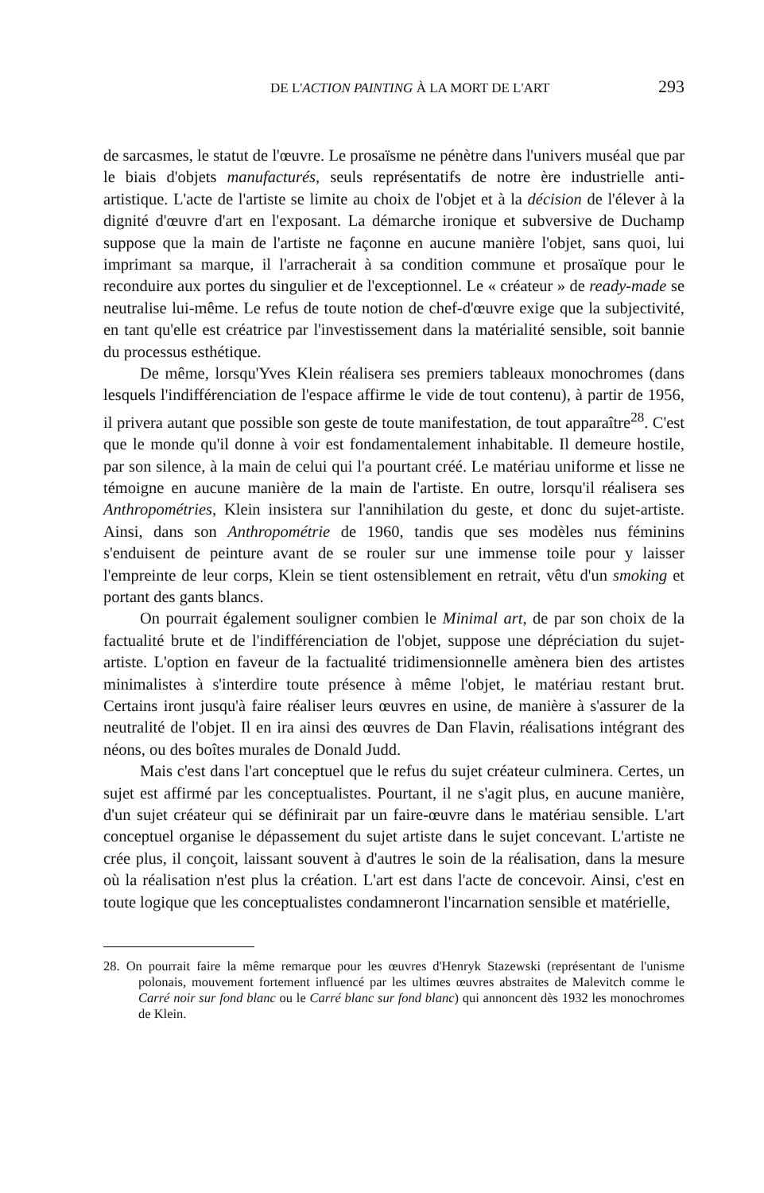DE L'ACTION PAINTING À LA MORT DE L'ART 293
de sarcasmes, le statut de l'œuvre. Le prosaïsme ne pénètre dans l'univers muséal que par le biais d'objets manufacturés, seuls représentatifs de notre ère industrielle anti-artistique. L'acte de l'artiste se limite au choix de l'objet et à la décision de l'élever à la dignité d'œuvre d'art en l'exposant. La démarche ironique et subversive de Duchamp suppose que la main de l'artiste ne façonne en aucune manière l'objet, sans quoi, lui imprimant sa marque, il l'arracherait à sa condition commune et prosaïque pour le reconduire aux portes du singulier et de l'exceptionnel. Le « créateur » de ready-made se neutralise lui-même. Le refus de toute notion de chef-d'œuvre exige que la subjectivité, en tant qu'elle est créatrice par l'investissement dans la matérialité sensible, soit bannie du processus esthétique.
De même, lorsqu'Yves Klein réalisera ses premiers tableaux monochromes (dans lesquels l'indifférenciation de l'espace affirme le vide de tout contenu), à partir de 1956, il privera autant que possible son geste de toute manifestation, de tout apparaître<sup>28</sup>. C'est que le monde qu'il donne à voir est fondamentalement inhabitable. Il demeure hostile, par son silence, à la main de celui qui l'a pourtant créé. Le matériau uniforme et lisse ne témoigne en aucune manière de la main de l'artiste. En outre, lorsqu'il réalisera ses Anthropométries, Klein insistera sur l'annihilation du geste, et donc du sujet-artiste. Ainsi, dans son Anthropométrie de 1960, tandis que ses modèles nus féminins s'enduisent de peinture avant de se rouler sur une immense toile pour y laisser l'empreinte de leur corps, Klein se tient ostensiblement en retrait, vêtu d'un smoking et portant des gants blancs.
On pourrait également souligner combien le Minimal art, de par son choix de la factualité brute et de l'indifférenciation de l'objet, suppose une dépréciation du sujet-artiste. L'option en faveur de la factualité tridimensionnelle amènera bien des artistes minimalistes à s'interdire toute présence à même l'objet, le matériau restant brut. Certains iront jusqu'à faire réaliser leurs œuvres en usine, de manière à s'assurer de la neutralité de l'objet. Il en ira ainsi des œuvres de Dan Flavin, réalisations intégrant des néons, ou des boîtes murales de Donald Judd.
Mais c'est dans l'art conceptuel que le refus du sujet créateur culminera. Certes, un sujet est affirmé par les conceptualistes. Pourtant, il ne s'agit plus, en aucune manière, d'un sujet créateur qui se définirait par un faire-œuvre dans le matériau sensible. L'art conceptuel organise le dépassement du sujet artiste dans le sujet concevant. L'artiste ne crée plus, il conçoit, laissant souvent à d'autres le soin de la réalisation, dans la mesure où la réalisation n'est plus la création. L'art est dans l'acte de concevoir. Ainsi, c'est en toute logique que les conceptualistes condamneront l'incarnation sensible et matérielle,
28. On pourrait faire la même remarque pour les œuvres d'Henryk Stazewski (représentant de l'unisme polonais, mouvement fortement influencé par les ultimes œuvres abstraites de Malevitch comme le Carré noir sur fond blanc ou le Carré blanc sur fond blanc) qui annoncent dès 1932 les monochromes de Klein.